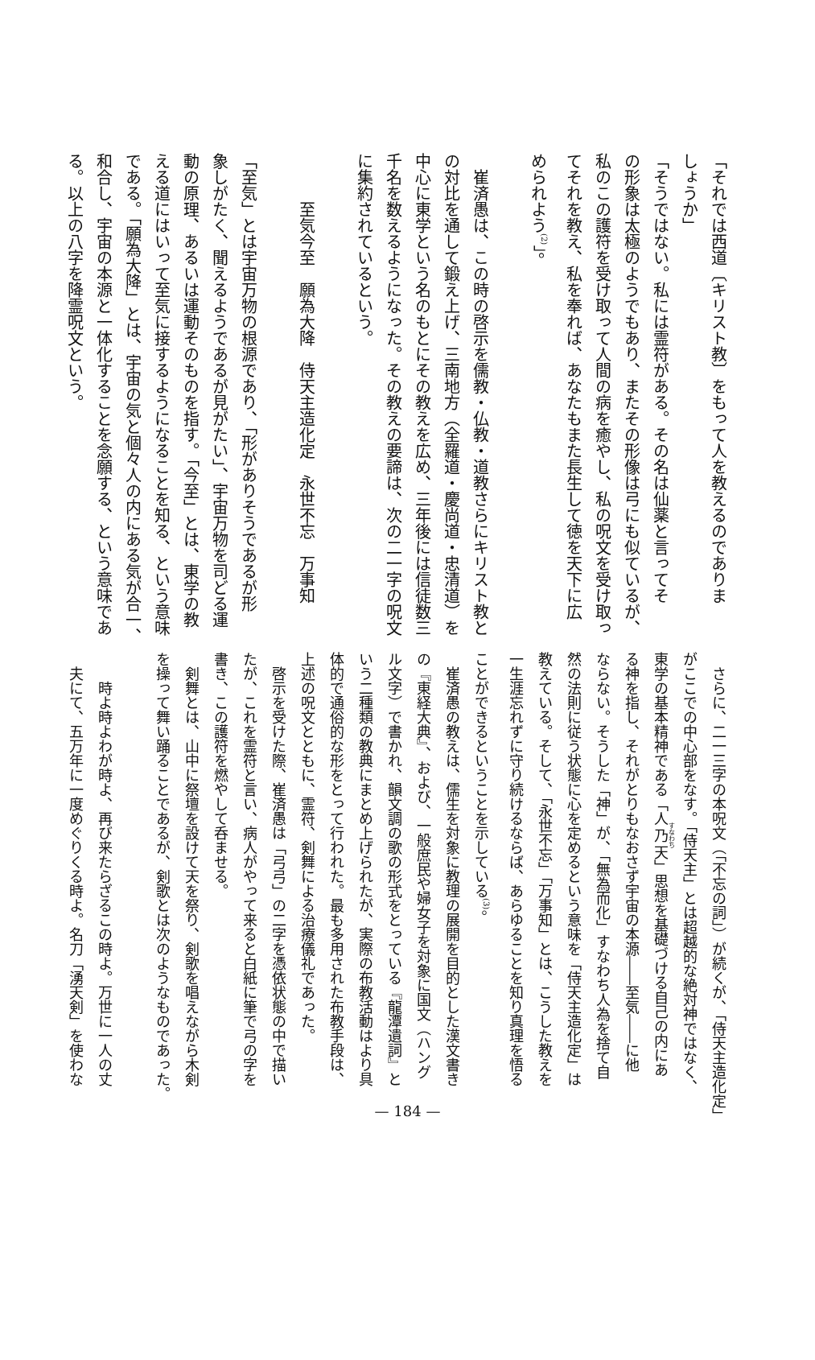「それでは西道〔キリスト教〕をもって人を教えるのでありま
しょうか」
「そうではない。私には霊符がある。その名は仙薬と言ってそ
の形象は太極のようでもあり、またその形像は弓にも似ているが、
私のこの護符を受け取って人間の病を癒やし、私の呪文を受け取っ
てそれを教え、私を奉れば、あなたもまた長生して徳を天下に広
められよう<sup>(2)</sup>」。
　崔済愚は、この時の啓示を儒教・仏教・道教さらにキリスト教と
の対比を通して鍛え上げ、三南地方（全羅道・慶尚道・忠清道）を
中心に東学という名のもとにその教えを広め、三年後には信徒数三
千名を数えるようになった。その教えの要諦は、次の二一字の呪文
に集約されているという。
　　　至気今至　願為大降　侍天主造化定　永世不忘　万事知
「至気」とは宇宙万物の根源であり、「形がありそうであるが形
象しがたく、聞えるようであるが見がたい」、宇宙万物を司どる運
動の原理、あるいは運動そのものを指す。「今至」とは、東学の教
える道にはいって至気に接するようになることを知る、という意味
である。「願為大降」とは、宇宙の気と個々人の内にある気が合一、
和合し、宇宙の本源と一体化することを念願する、という意味であ
る。以上の八字を降霊呪文という。
　さらに、二一三字の本呪文（「不忘の詞」）が続くが、「侍天主造化定」
がここでの中心部をなす。「侍天主」とは超越的な絶対神ではなく、
東学の基本精神である「人乃天」思想を基礎づける自己の内にあ
る神を指し、それがとりもなおさず宇宙の本源――至気――に他
ならない。そうした「神」が、「無為而化」すなわち人為を捨て自
然の法則に従う状態に心を定めるという意味を「侍天主造化定」は
教えている。そして、「永世不忘」「万事知」とは、こうした教えを
一生涯忘れずに守り続けるならば、あらゆることを知り真理を悟る
ことができるということを示している<sup>(3)</sup>。
　崔済愚の教えは、儒生を対象に教理の展開を目的とした漢文書き
の『東経大典』、および、一般庶民や婦女子を対象に国文（ハング
ル文字）で書かれ、韻文調の歌の形式をとっている『龍潭遺詞』と
いう二種類の教典にまとめ上げられたが、実際の布教活動はより具
体的で通俗的な形をとって行われた。最も多用された布教手段は、
上述の呪文とともに、霊符、剣舞による治療儀礼であった。
　啓示を受けた際、崔済愚は「弓弓」の二字を憑依状態の中で描い
たが、これを霊符と言い、病人がやって来ると白紙に筆で弓の字を
書き、この護符を燃やして呑ませる。
　剣舞とは、山中に祭壇を設けて天を祭り、剣歌を唱えながら木剣
を操って舞い踊ることであるが、剣歌とは次のようなものであった。
　　時よ時よわが時よ、再び来たらざるこの時よ。万世に一人の丈
　夫にて、五万年に一度めぐりくる時よ。名刀「湧天剣」を使わな
— 184 —